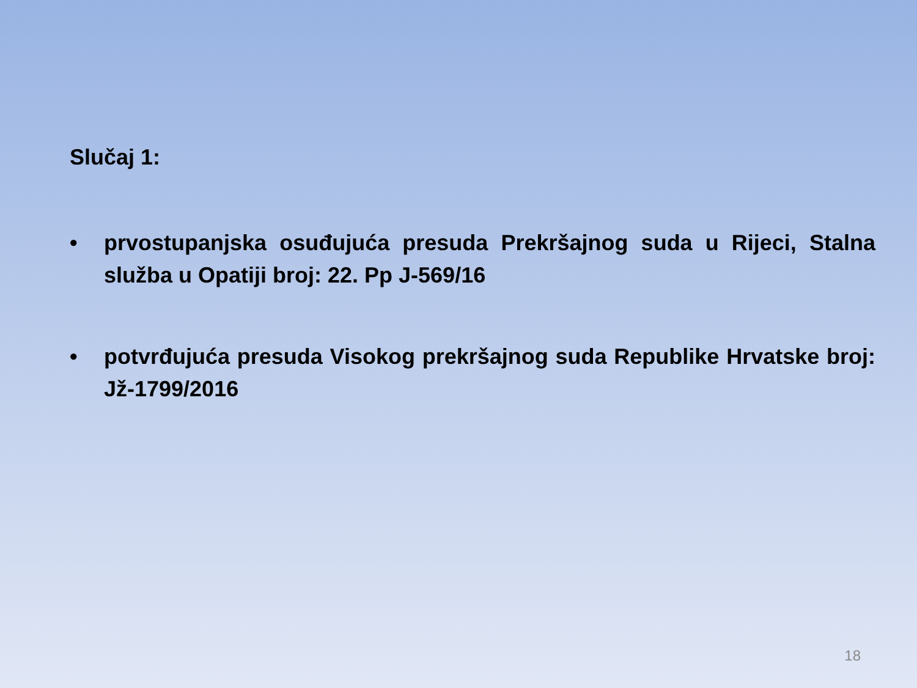Slučaj 1:
• prvostupanjska osuđujuća presuda Prekršajnog suda u Rijeci, Stalna služba u Opatiji broj: 22. Pp J-569/16
• potvrđujuća presuda Visokog prekršajnog suda Republike Hrvatske broj: Jž-1799/2016
18